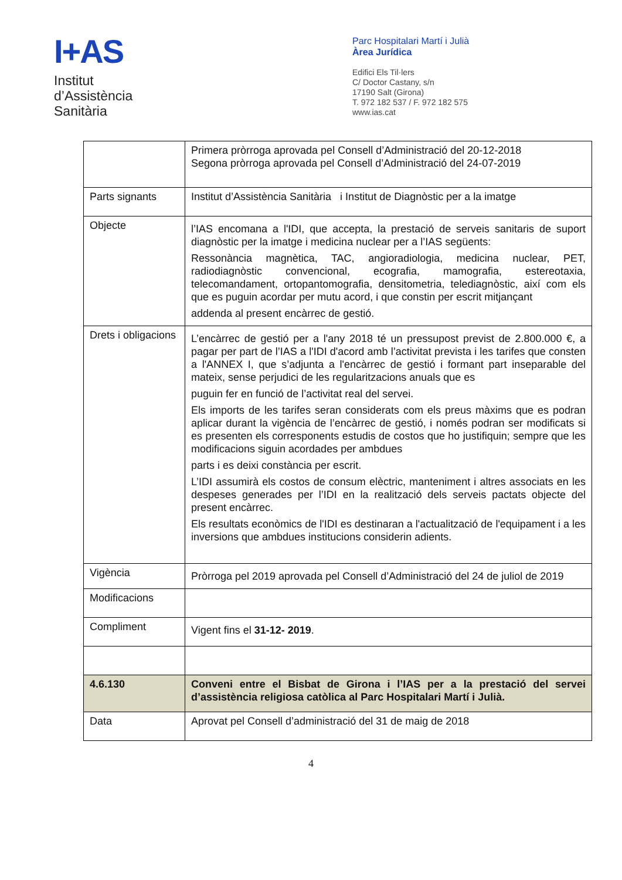I+AS
Institut
d’Assistència
Sanitària
Parc Hospitalari Martí i Julià
Àrea Jurídica
Edifici Els Til·lers
C/ Doctor Castany, s/n
17190 Salt (Girona)
T. 972 182 537 / F. 972 182 575
www.ias.cat
| | Primera pròrroga aprovada pel Consell d’Administració del 20-12-2018 Segona pròrroga aprovada pel Consell d’Administració del 24-07-2019 |
| Parts signants | Institut d’Assistència Sanitària i Institut de Diagnòstic per a la imatge |
| Objecte | l’IAS encomana a l'IDI, que accepta, la prestació de serveis sanitaris de suport diagnòstic per la imatge i medicina nuclear per a l’IAS següents: Ressonància magnètica, TAC, angioradiologia, medicina nuclear, PET, radiodiagnòstic convencional, ecografia, mamografia, estereotaxia, telecomandament, ortopantomografia, densitometria, telediagnòstic, així com els que es puguin acordar per mutu acord, i que constin per escrit mitjançant addenda al present encàrrec de gestió. |
| Drets i obligacions | L’encàrrec de gestió per a l'any 2018 té un pressupost previst de 2.800.000 €, a pagar per part de l’IAS a l'IDI d'acord amb l’activitat prevista i les tarifes que consten a l'ANNEX I, que s’adjunta a l'encàrrec de gestió i formant part inseparable del mateix, sense perjudici de les regularitzacions anuals que es puguin fer en funció de l’activitat real del servei. Els imports de les tarifes seran considerats com els preus màxims que es podran aplicar durant la vigència de l’encàrrec de gestió, i només podran ser modificats si es presenten els corresponents estudis de costos que ho justifiquin; sempre que les modificacions siguin acordades per ambdues parts i es deixi constància per escrit. L’IDI assumirà els costos de consum elèctric, manteniment i altres associats en les despeses generades per l’IDI en la realització dels serveis pactats objecte del present encàrrec. Els resultats econòmics de l'IDI es destinaran a l'actualització de l'equipament i a les inversions que ambdues institucions considerin adients. |
| Vigència | Pròrroga pel 2019 aprovada pel Consell d’Administració del 24 de juliol de 2019 |
| Modificacions | |
| Compliment | Vigent fins el 31-12- 2019 . |
| 4.6.130 | Conveni entre el Bisbat de Girona i l’IAS per a la prestació del servei d’assistència religiosa catòlica al Parc Hospitalari Martí i Julià. |
| Data | Aprovat pel Consell d’administració del 31 de maig de 2018 |
4